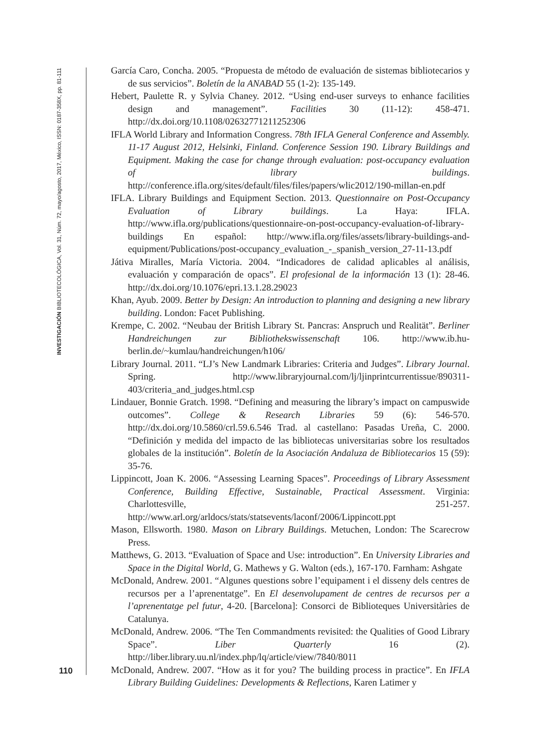INVESTIGACIÓN BIBLIOTECOLÓGICA, Vol. 31, Núm. 72, mayo/agosto, 2017, México, ISSN: 0187-358X, pp. 81-111
García Caro, Concha. 2005. “Propuesta de método de evaluación de sistemas bibliotecarios y de sus servicios”. Boletín de la ANABAD 55 (1-2): 135-149.
Hebert, Paulette R. y Sylvia Chaney. 2012. “Using end-user surveys to enhance facilities design and management”. Facilities 30 (11-12): 458-471. http://dx.doi.org/10.1108/02632771211252306
IFLA World Library and Information Congress. 78th IFLA General Conference and Assembly. 11-17 August 2012, Helsinki, Finland. Conference Session 190. Library Buildings and Equipment. Making the case for change through evaluation: post-occupancy evaluation of library buildings. http://conference.ifla.org/sites/default/files/files/papers/wlic2012/190-millan-en.pdf
IFLA. Library Buildings and Equipment Section. 2013. Questionnaire on Post-Occupancy Evaluation of Library buildings. La Haya: IFLA. http://www.ifla.org/publications/questionnaire-on-post-occupancy-evaluation-of-library-buildings En español: http://www.ifla.org/files/assets/library-buildings-and-equipment/Publications/post-occupancy_evaluation_-_spanish_version_27-11-13.pdf
Játiva Miralles, María Victoria. 2004. “Indicadores de calidad aplicables al análisis, evaluación y comparación de opacs”. El profesional de la información 13 (1): 28-46. http://dx.doi.org/10.1076/epri.13.1.28.29023
Khan, Ayub. 2009. Better by Design: An introduction to planning and designing a new library building. London: Facet Publishing.
Krempe, C. 2002. “Neubau der British Library St. Pancras: Anspruch und Realität”. Berliner Handreichungen zur Bibliothekswissenschaft 106. http://www.ib.hu-berlin.de/~kumlau/handreichungen/h106/
Library Journal. 2011. “LJ’s New Landmark Libraries: Criteria and Judges”. Library Journal. Spring. http://www.libraryjournal.com/lj/ljinprintcurrentissue/890311-403/criteria_and_judges.html.csp
Lindauer, Bonnie Gratch. 1998. “Defining and measuring the library’s impact on campuswide outcomes”. College & Research Libraries 59 (6): 546-570. http://dx.doi.org/10.5860/crl.59.6.546 Trad. al castellano: Pasadas Ureña, C. 2000. “Definición y medida del impacto de las bibliotecas universitarias sobre los resultados globales de la institución”. Boletín de la Asociación Andaluza de Bibliotecarios 15 (59): 35-76.
Lippincott, Joan K. 2006. “Assessing Learning Spaces”. Proceedings of Library Assessment Conference, Building Effective, Sustainable, Practical Assessment. Virginia: Charlottesville, 251-257. http://www.arl.org/arldocs/stats/statsevents/laconf/2006/Lippincott.ppt
Mason, Ellsworth. 1980. Mason on Library Buildings. Metuchen, London: The Scarecrow Press.
Matthews, G. 2013. “Evaluation of Space and Use: introduction”. En University Libraries and Space in the Digital World, G. Mathews y G. Walton (eds.), 167-170. Farnham: Ashgate
McDonald, Andrew. 2001. “Algunes questions sobre l’equipament i el disseny dels centres de recursos per a l’aprenentatge”. En El desenvolupament de centres de recursos per a l’aprenentatge pel futur, 4-20. [Barcelona]: Consorci de Biblioteques Universitàries de Catalunya.
McDonald, Andrew. 2006. “The Ten Commandments revisited: the Qualities of Good Library Space”. Liber Quarterly 16 (2). http://liber.library.uu.nl/index.php/lq/article/view/7840/8011
McDonald, Andrew. 2007. “How as it for you? The building process in practice”. En IFLA Library Building Guidelines: Developments & Reflections, Karen Latimer y
110